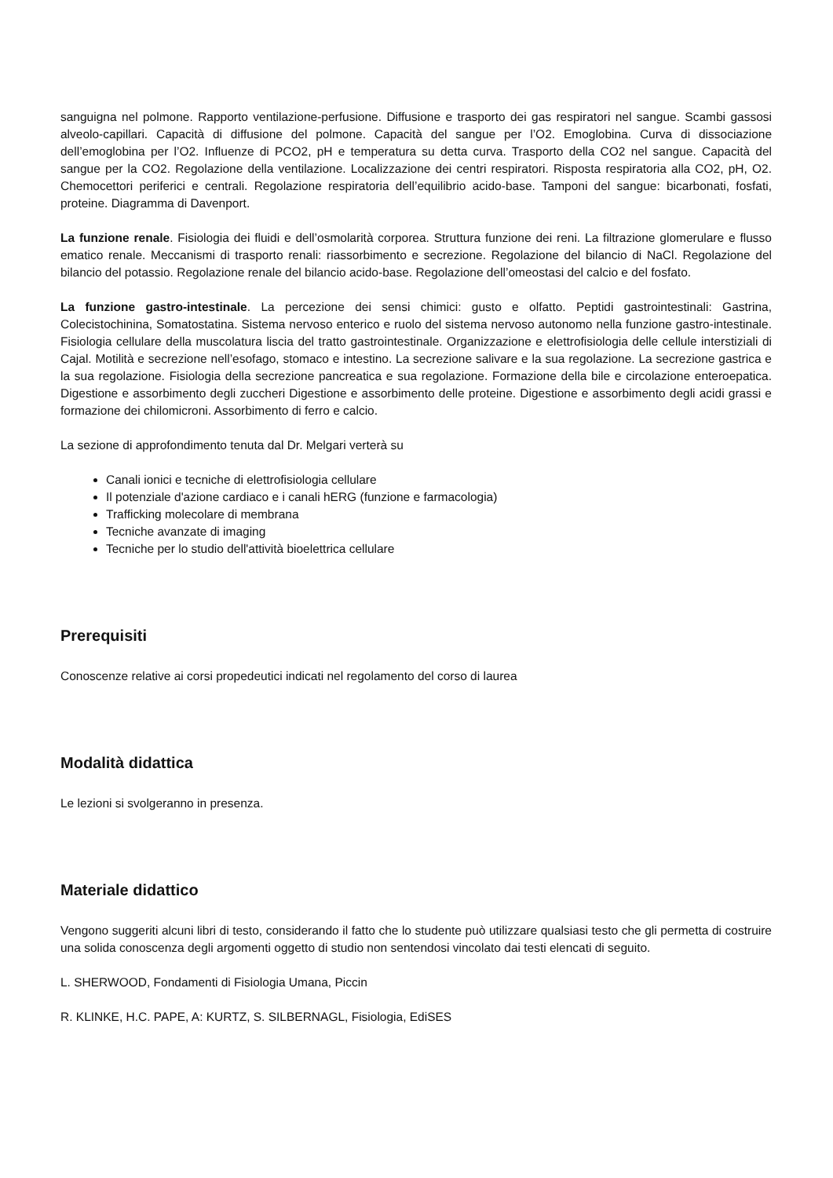sanguigna nel polmone. Rapporto ventilazione-perfusione. Diffusione e trasporto dei gas respiratori nel sangue. Scambi gassosi alveolo-capillari. Capacità di diffusione del polmone. Capacità del sangue per l’O2. Emoglobina. Curva di dissociazione dell’emoglobina per l’O2. Influenze di PCO2, pH e temperatura su detta curva. Trasporto della CO2 nel sangue. Capacità del sangue per la CO2. Regolazione della ventilazione. Localizzazione dei centri respiratori. Risposta respiratoria alla CO2, pH, O2. Chemocettori periferici e centrali. Regolazione respiratoria dell’equilibrio acido-base. Tamponi del sangue: bicarbonati, fosfati, proteine. Diagramma di Davenport.
La funzione renale. Fisiologia dei fluidi e dell’osmolarità corporea. Struttura funzione dei reni. La filtrazione glomerulare e flusso ematico renale. Meccanismi di trasporto renali: riassorbimento e secrezione. Regolazione del bilancio di NaCl. Regolazione del bilancio del potassio. Regolazione renale del bilancio acido-base. Regolazione dell’omeostasi del calcio e del fosfato.
La funzione gastro-intestinale. La percezione dei sensi chimici: gusto e olfatto. Peptidi gastrointestinali: Gastrina, Colecistochinina, Somatostatina. Sistema nervoso enterico e ruolo del sistema nervoso autonomo nella funzione gastro-intestinale. Fisiologia cellulare della muscolatura liscia del tratto gastrointestinale. Organizzazione e elettrofisiologia delle cellule interstiziali di Cajal. Motilità e secrezione nell’esofago, stomaco e intestino. La secrezione salivare e la sua regolazione. La secrezione gastrica e la sua regolazione. Fisiologia della secrezione pancreatica e sua regolazione. Formazione della bile e circolazione enteroepatica. Digestione e assorbimento degli zuccheri Digestione e assorbimento delle proteine. Digestione e assorbimento degli acidi grassi e formazione dei chilomicroni. Assorbimento di ferro e calcio.
La sezione di approfondimento tenuta dal Dr. Melgari verterà su
Canali ionici e tecniche di elettrofisiologia cellulare
Il potenziale d'azione cardiaco e i canali hERG (funzione e farmacologia)
Trafficking molecolare di membrana
Tecniche avanzate di imaging
Tecniche per lo studio dell'attività bioelettrica cellulare
Prerequisiti
Conoscenze relative ai corsi propedeutici indicati nel regolamento del corso di laurea
Modalità didattica
Le lezioni si svolgeranno in presenza.
Materiale didattico
Vengono suggeriti alcuni libri di testo, considerando il fatto che lo studente può utilizzare qualsiasi testo che gli permetta di costruire una solida conoscenza degli argomenti oggetto di studio non sentendosi vincolato dai testi elencati di seguito.
L. SHERWOOD, Fondamenti di Fisiologia Umana, Piccin
R. KLINKE, H.C. PAPE, A: KURTZ, S. SILBERNAGL, Fisiologia, EdiSES